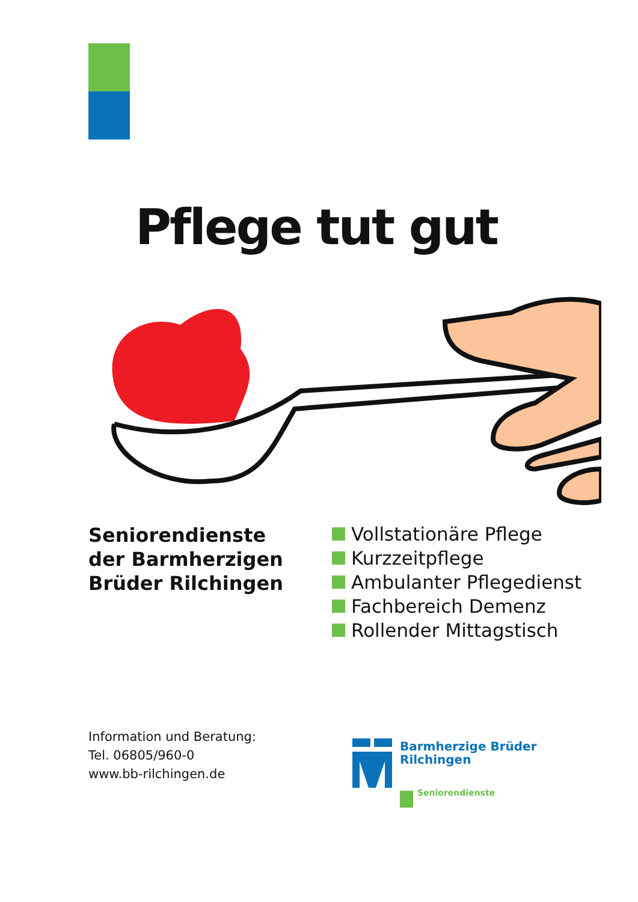Pflege tut gut
Seniorendienste
der Barmherzigen
Brüder Rilchingen
Vollstationäre Pflege
Kurzzeitpflege
Ambulanter Pflegedienst
Fachbereich Demenz
Rollender Mittagstisch
Information und Beratung:
Tel. 06805/960-0
www.bb-rilchingen.de
Barmherzige Brüder
Rilchingen
Seniorendienste